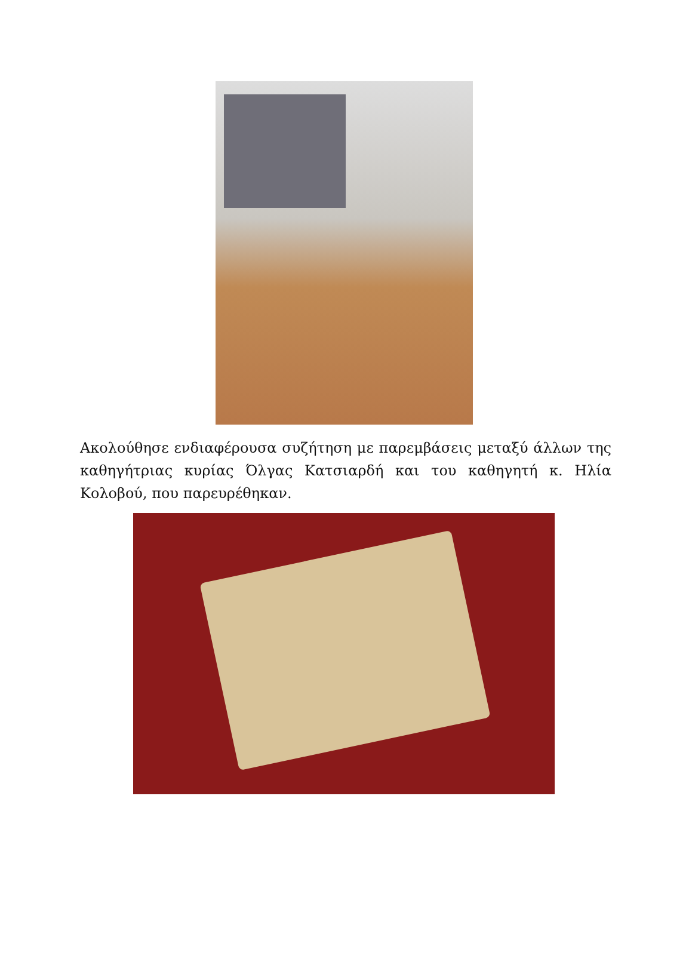Ακολούθησε ενδιαφέρουσα συζήτηση με παρεμβάσεις μεταξύ άλλων της καθηγήτριας κυρίας Όλγας Κατσιαρδή και του καθηγητή κ. Ηλία Κολοβού, που παρευρέθηκαν.